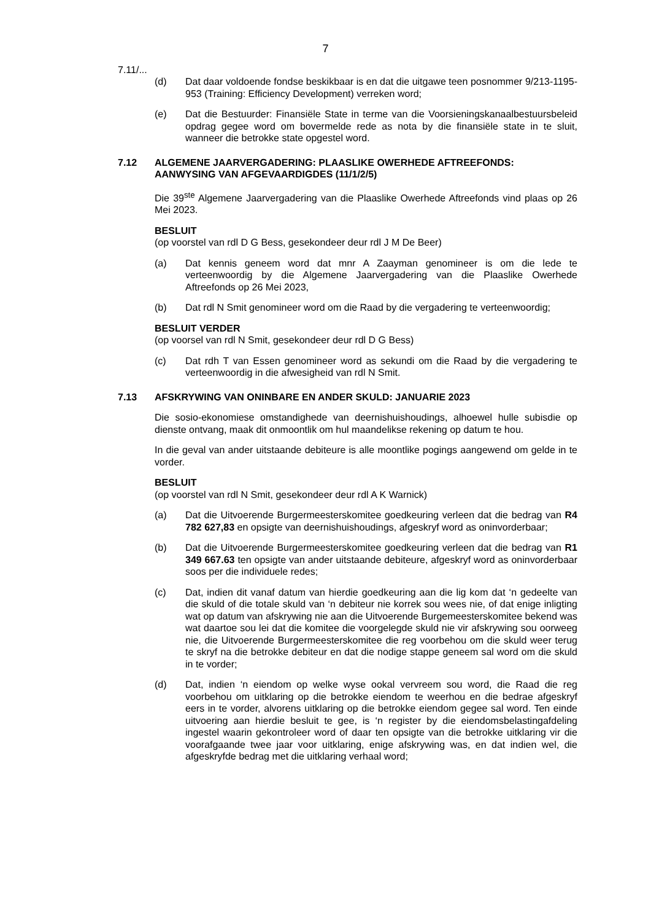7
7.11/...
(d) Dat daar voldoende fondse beskikbaar is en dat die uitgawe teen posnommer 9/213-1195-953 (Training: Efficiency Development) verreken word;
(e) Dat die Bestuurder: Finansiële State in terme van die Voorsieningskanaalbestuursbeleid opdrag gegee word om bovermelde rede as nota by die finansiële state in te sluit, wanneer die betrokke state opgestel word.
7.12 ALGEMENE JAARVERGADERING: PLAASLIKE OWERHEDE AFTREEFONDS: AANWYSING VAN AFGEVAARDIGDES (11/1/2/5)
Die 39<sup>ste</sup> Algemene Jaarvergadering van die Plaaslike Owerhede Aftreefonds vind plaas op 26 Mei 2023.
BESLUIT
(op voorstel van rdl D G Bess, gesekondeer deur rdl J M De Beer)
(a) Dat kennis geneem word dat mnr A Zaayman genomineer is om die lede te verteenwoordig by die Algemene Jaarvergadering van die Plaaslike Owerhede Aftreefonds op 26 Mei 2023,
(b) Dat rdl N Smit genomineer word om die Raad by die vergadering te verteenwoordig;
BESLUIT VERDER
(op voorsel van rdl N Smit, gesekondeer deur rdl D G Bess)
(c) Dat rdh T van Essen genomineer word as sekundi om die Raad by die vergadering te verteenwoordig in die afwesigheid van rdl N Smit.
7.13 AFSKRYWING VAN ONINBARE EN ANDER SKULD: JANUARIE 2023
Die sosio-ekonomiese omstandighede van deernishuishoudings, alhoewel hulle subisdie op dienste ontvang, maak dit onmoontlik om hul maandelikse rekening op datum te hou.
In die geval van ander uitstaande debiteure is alle moontlike pogings aangewend om gelde in te vorder.
BESLUIT
(op voorstel van rdl N Smit, gesekondeer deur rdl A K Warnick)
(a) Dat die Uitvoerende Burgermeesterskomitee goedkeuring verleen dat die bedrag van R4 782 627,83 en opsigte van deernishuishoudings, afgeskryf word as oninvorderbaar;
(b) Dat die Uitvoerende Burgermeesterskomitee goedkeuring verleen dat die bedrag van R1 349 667.63 ten opsigte van ander uitstaande debiteure, afgeskryf word as oninvorderbaar soos per die individuele redes;
(c) Dat, indien dit vanaf datum van hierdie goedkeuring aan die lig kom dat ‘n gedeelte van die skuld of die totale skuld van ‘n debiteur nie korrek sou wees nie, of dat enige inligting wat op datum van afskrywing nie aan die Uitvoerende Burgemeesterskomitee bekend was wat daartoe sou lei dat die komitee die voorgelegde skuld nie vir afskrywing sou oorweeg nie, die Uitvoerende Burgermeesterskomitee die reg voorbehou om die skuld weer terug te skryf na die betrokke debiteur en dat die nodige stappe geneem sal word om die skuld in te vorder;
(d) Dat, indien ‘n eiendom op welke wyse ookal vervreem sou word, die Raad die reg voorbehou om uitklaring op die betrokke eiendom te weerhou en die bedrae afgeskryf eers in te vorder, alvorens uitklaring op die betrokke eiendom gegee sal word. Ten einde uitvoering aan hierdie besluit te gee, is ‘n register by die eiendomsbelastingafdeling ingestel waarin gekontroleer word of daar ten opsigte van die betrokke uitklaring vir die voorafgaande twee jaar voor uitklaring, enige afskrywing was, en dat indien wel, die afgeskryfde bedrag met die uitklaring verhaal word;